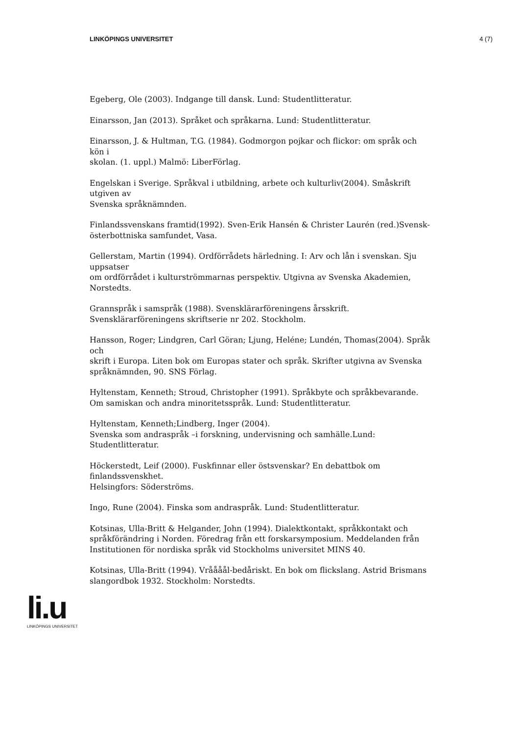LINKÖPINGS UNIVERSITET 4 (7)
Egeberg, Ole (2003). Indgange till dansk. Lund: Studentlitteratur.
Einarsson, Jan (2013). Språket och språkarna. Lund: Studentlitteratur.
Einarsson, J. & Hultman, T.G. (1984). Godmorgon pojkar och flickor: om språk och kön i
skolan. (1. uppl.) Malmö: LiberFörlag.
Engelskan i Sverige. Språkval i utbildning, arbete och kulturliv(2004). Småskrift utgiven av
Svenska språknämnden.
Finlandssvenskans framtid(1992). Sven-Erik Hansén & Christer Laurén (red.)Svensk-österbottniska samfundet, Vasa.
Gellerstam, Martin (1994). Ordförrådets härledning. I: Arv och lån i svenskan. Sju uppsatser
om ordförrådet i kulturströmmarnas perspektiv. Utgivna av Svenska Akademien, Norstedts.
Grannspråk i samspråk (1988). Svensklärarföreningens årsskrift. Svensklärarföreningens skriftserie nr 202. Stockholm.
Hansson, Roger; Lindgren, Carl Göran; Ljung, Heléne; Lundén, Thomas(2004). Språk och
skrift i Europa. Liten bok om Europas stater och språk. Skrifter utgivna av Svenska språknämnden, 90. SNS Förlag.
Hyltenstam, Kenneth; Stroud, Christopher (1991). Språkbyte och språkbevarande. Om samiskan och andra minoritetsspråk. Lund: Studentlitteratur.
Hyltenstam, Kenneth;Lindberg, Inger (2004).
Svenska som andraspråk –i forskning, undervisning och samhälle.Lund: Studentlitteratur.
Höckerstedt, Leif (2000). Fuskfinnar eller östsvenskar? En debattbok om finlandssvenskhet.
Helsingfors: Söderströms.
Ingo, Rune (2004). Finska som andraspråk. Lund: Studentlitteratur.
Kotsinas, Ulla-Britt & Helgander, John (1994). Dialektkontakt, språkkontakt och språkförändring i Norden. Föredrag från ett forskarsymposium. Meddelanden från
Institutionen för nordiska språk vid Stockholms universitet MINS 40.
Kotsinas, Ulla-Britt (1994). Vråååål-bedåriskt. En bok om flickslang. Astrid Brismans slangordbok 1932. Stockholm: Norstedts.
li.u
LINKÖPINGS UNIVERSITET